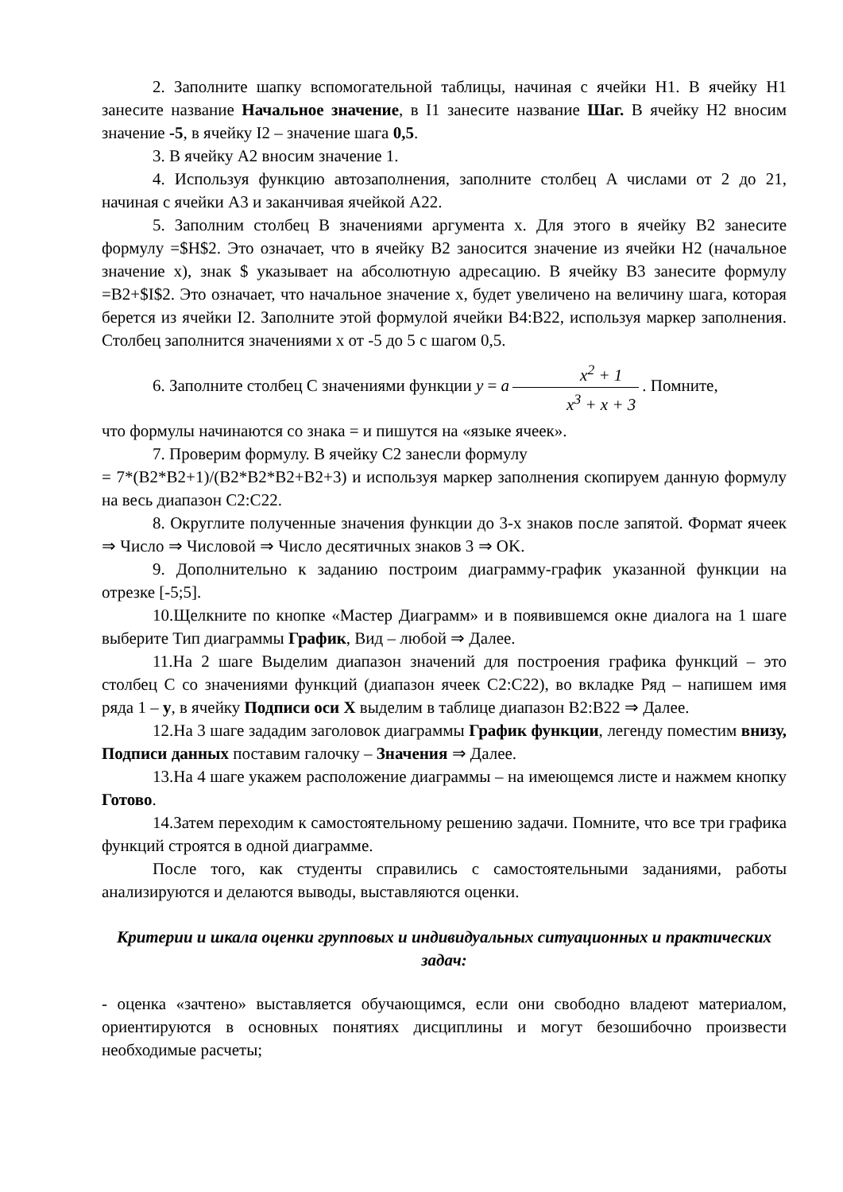2. Заполните шапку вспомогательной таблицы, начиная с ячейки H1. В ячейку H1 занесите название Начальное значение, в I1 занесите название Шаг. В ячейку H2 вносим значение -5, в ячейку I2 – значение шага 0,5.
3. В ячейку A2 вносим значение 1.
4. Используя функцию автозаполнения, заполните столбец A числами от 2 до 21, начиная с ячейки A3 и заканчивая ячейкой A22.
5. Заполним столбец B значениями аргумента x. Для этого в ячейку B2 занесите формулу =$H$2. Это означает, что в ячейку B2 заносится значение из ячейки H2 (начальное значение x), знак $ указывает на абсолютную адресацию. В ячейку B3 занесите формулу =B2+$I$2. Это означает, что начальное значение x, будет увеличено на величину шага, которая берется из ячейки I2. Заполните этой формулой ячейки B4:B22, используя маркер заполнения. Столбец заполнится значениями x от -5 до 5 с шагом 0,5.
6. Заполните столбец C значениями функции y = a x<sup>2</sup> + 1 x<sup>3</sup> + x + 3. Помните,
что формулы начинаются со знака = и пишутся на «языке ячеек».
7. Проверим формулу. В ячейку C2 занесли формулу
= 7*(B2*B2+1)/(B2*B2*B2+B2+3) и используя маркер заполнения скопируем данную формулу на весь диапазон C2:C22.
8. Округлите полученные значения функции до 3-х знаков после запятой. Формат ячеек ⇒ Число ⇒ Числовой ⇒ Число десятичных знаков 3 ⇒ OK.
9. Дополнительно к заданию построим диаграмму-график указанной функции на отрезке [-5;5].
10.Щелкните по кнопке «Мастер Диаграмм» и в появившемся окне диалога на 1 шаге выберите Тип диаграммы График, Вид – любой ⇒ Далее.
11.На 2 шаге Выделим диапазон значений для построения графика функций – это столбец C со значениями функций (диапазон ячеек C2:C22), во вкладке Ряд – напишем имя ряда 1 – y, в ячейку Подписи оси X выделим в таблице диапазон B2:B22 ⇒ Далее.
12.На 3 шаге зададим заголовок диаграммы График функции, легенду поместим внизу, Подписи данных поставим галочку – Значения ⇒ Далее.
13.На 4 шаге укажем расположение диаграммы – на имеющемся листе и нажмем кнопку Готово.
14.Затем переходим к самостоятельному решению задачи. Помните, что все три графика функций строятся в одной диаграмме.
После того, как студенты справились с самостоятельными заданиями, работы анализируются и делаются выводы, выставляются оценки.
Критерии и шкала оценки групповых и индивидуальных ситуационных и практических задач:
- оценка «зачтено» выставляется обучающимся, если они свободно владеют материалом, ориентируются в основных понятиях дисциплины и могут безошибочно произвести необходимые расчеты;